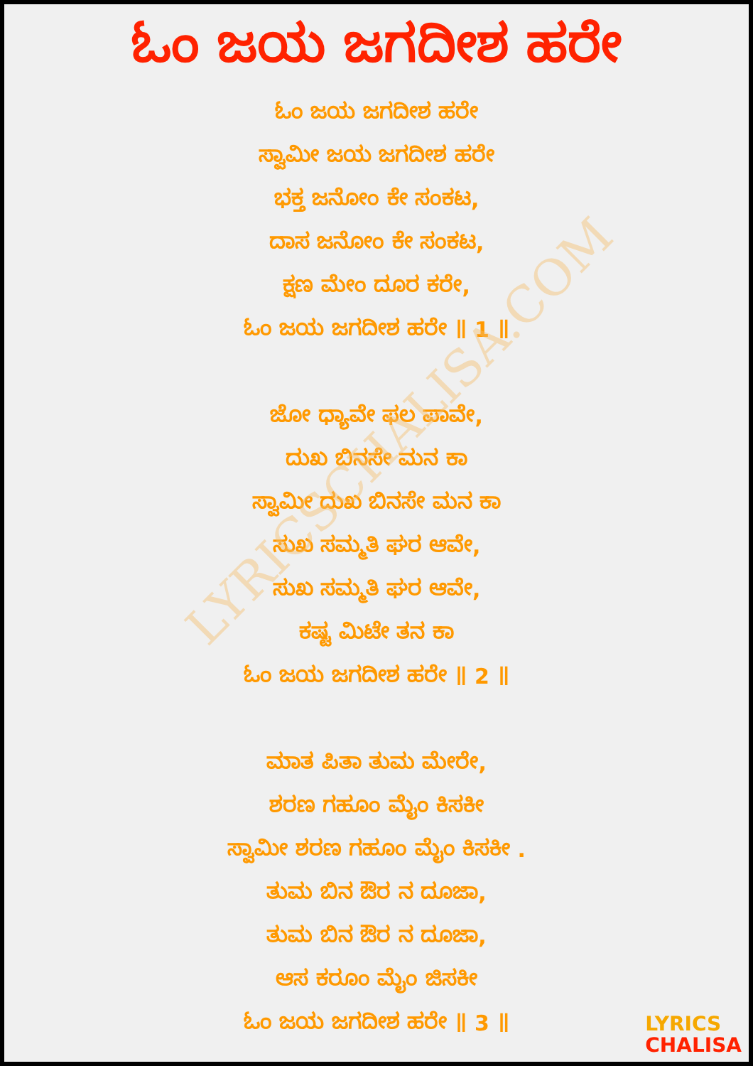LYRICSCHALISA.COM
ಓಂ ಜಯ ಜಗದೀಶ ಹರೇ
ಓಂ ಜಯ ಜಗದೀಶ ಹರೇ
ಸ್ವಾಮೀ ಜಯ ಜಗದೀಶ ಹರೇ
ಭಕ್ತ ಜನೋಂ ಕೇ ಸಂಕಟ,
ದಾಸ ಜನೋಂ ಕೇ ಸಂಕಟ,
ಕ್ಷಣ ಮೇಂ ದೂರ ಕರೇ,
ಓಂ ಜಯ ಜಗದೀಶ ಹರೇ ॥ 1 ॥
ಜೋ ಧ್ಯಾವೇ ಫಲ ಪಾವೇ,
ದುಖ ಬಿನಸೇ ಮನ ಕಾ
ಸ್ವಾಮೀ ದುಖ ಬಿನಸೇ ಮನ ಕಾ
ಸುಖ ಸಮ್ಮತಿ ಘರ ಆವೇ,
ಸುಖ ಸಮ್ಮತಿ ಘರ ಆವೇ,
ಕಷ್ಟ ಮಿಟೇ ತನ ಕಾ
ಓಂ ಜಯ ಜಗದೀಶ ಹರೇ ॥ 2 ॥
ಮಾತ ಪಿತಾ ತುಮ ಮೇರೇ,
ಶರಣ ಗಹೂಂ ಮೈಂ ಕಿಸಕೀ
ಸ್ವಾಮೀ ಶರಣ ಗಹೂಂ ಮೈಂ ಕಿಸಕೀ .
ತುಮ ಬಿನ ಔರ ನ ದೂಜಾ,
ತುಮ ಬಿನ ಔರ ನ ದೂಜಾ,
ಆಸ ಕರೂಂ ಮೈಂ ಜಿಸಕೀ
ಓಂ ಜಯ ಜಗದೀಶ ಹರೇ ॥ 3 ॥
LYRICS
CHALISA